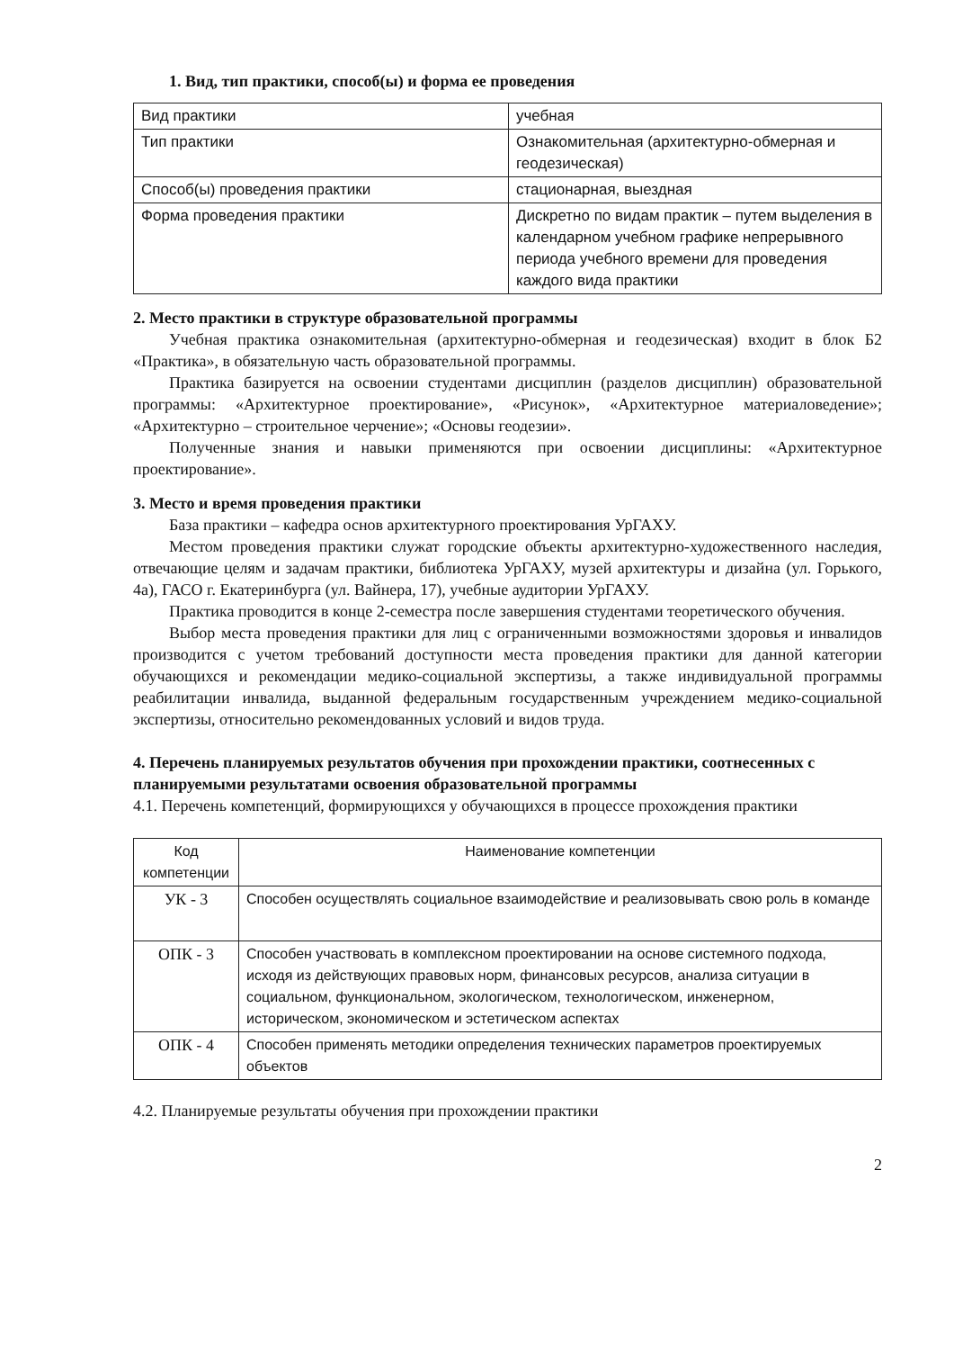1. Вид, тип практики, способ(ы) и форма ее проведения
| Вид практики | учебная |
| Тип практики | Ознакомительная (архитектурно-обмерная и геодезическая) |
| Способ(ы) проведения практики | стационарная, выездная |
| Форма проведения практики | Дискретно по видам практик – путем выделения в календарном учебном графике непрерывного периода учебного времени для проведения каждого вида практики |
2. Место практики в структуре образовательной программы
Учебная практика ознакомительная (архитектурно-обмерная и геодезическая) входит в блок Б2 «Практика», в обязательную часть образовательной программы.
Практика базируется на освоении студентами дисциплин (разделов дисциплин) образовательной программы: «Архитектурное проектирование», «Рисунок», «Архитектурное материаловедение»; «Архитектурно – строительное черчение»; «Основы геодезии».
Полученные знания и навыки применяются при освоении дисциплины: «Архитектурное проектирование».
3. Место и время проведения практики
База практики – кафедра основ архитектурного проектирования УрГАХУ.
Местом проведения практики служат городские объекты архитектурно-художественного наследия, отвечающие целям и задачам практики, библиотека УрГАХУ, музей архитектуры и дизайна (ул. Горького, 4а), ГАСО г. Екатеринбурга (ул. Вайнера, 17), учебные аудитории УрГАХУ.
Практика проводится в конце 2-семестра после завершения студентами теоретического обучения.
Выбор места проведения практики для лиц с ограниченными возможностями здоровья и инвалидов производится с учетом требований доступности места проведения практики для данной категории обучающихся и рекомендации медико-социальной экспертизы, а также индивидуальной программы реабилитации инвалида, выданной федеральным государственным учреждением медико-социальной экспертизы, относительно рекомендованных условий и видов труда.
4. Перечень планируемых результатов обучения при прохождении практики, соотнесенных с планируемыми результатами освоения образовательной программы
4.1. Перечень компетенций, формирующихся у обучающихся в процессе прохождения практики
| Код компетенции | Наименование компетенции |
| --- | --- |
| УК - 3 | Способен осуществлять социальное взаимодействие и реализовывать свою роль в команде |
| ОПК - 3 | Способен участвовать в комплексном проектировании на основе системного подхода, исходя из действующих правовых норм, финансовых ресурсов, анализа ситуации в социальном, функциональном, экологическом, технологическом, инженерном, историческом, экономическом и эстетическом аспектах |
| ОПК - 4 | Способен применять методики определения технических параметров проектируемых объектов |
4.2. Планируемые результаты обучения при прохождении практики
2